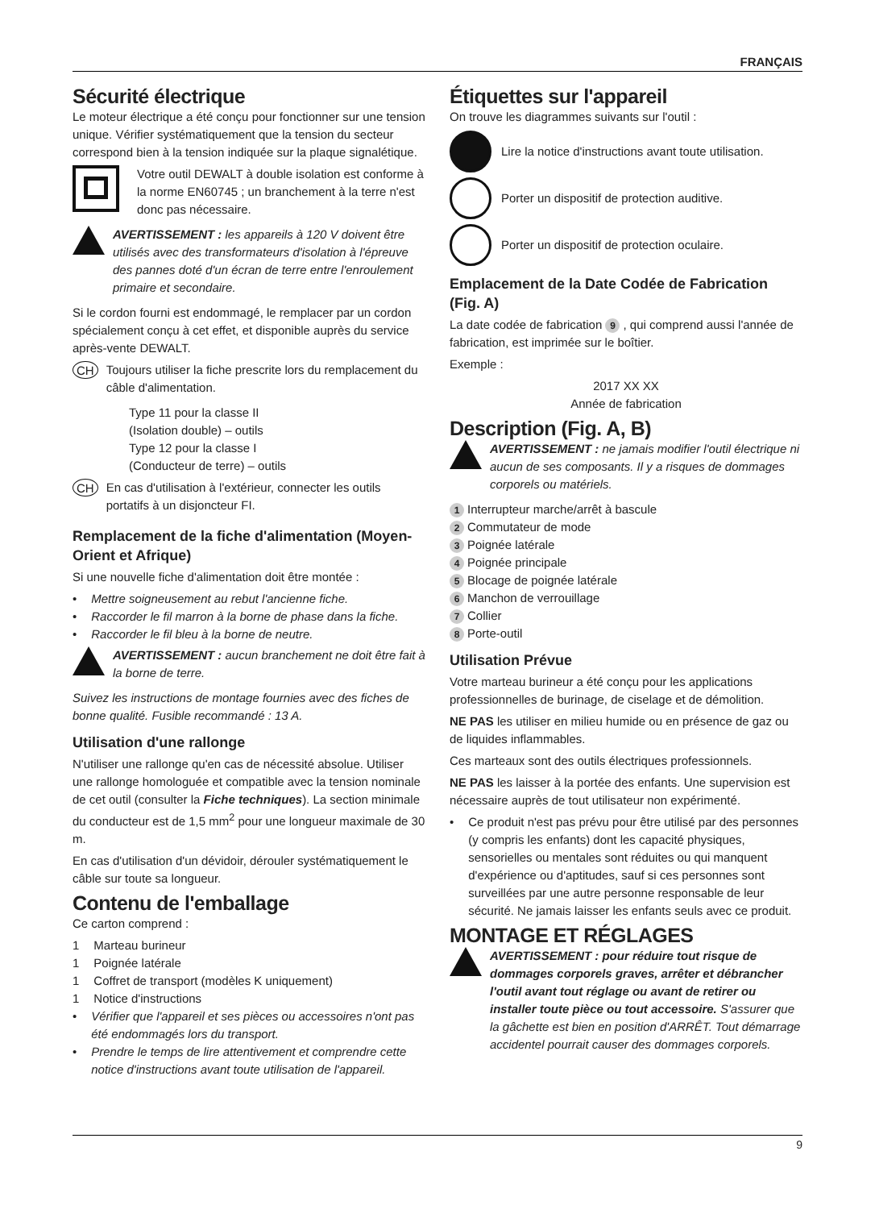FRANÇAIS
Sécurité électrique
Le moteur électrique a été conçu pour fonctionner sur une tension unique. Vérifier systématiquement que la tension du secteur correspond bien à la tension indiquée sur la plaque signalétique.
Votre outil DEWALT à double isolation est conforme à la norme EN60745 ; un branchement à la terre n'est donc pas nécessaire.
AVERTISSEMENT : les appareils à 120 V doivent être utilisés avec des transformateurs d'isolation à l'épreuve des pannes doté d'un écran de terre entre l'enroulement primaire et secondaire.
Si le cordon fourni est endommagé, le remplacer par un cordon spécialement conçu à cet effet, et disponible auprès du service après-vente DEWALT.
CH
Toujours utiliser la fiche prescrite lors du remplacement du câble d'alimentation.
Type 11 pour la classe II
(Isolation double) – outils
Type 12 pour la classe I
(Conducteur de terre) – outils
CH
En cas d'utilisation à l'extérieur, connecter les outils portatifs à un disjoncteur FI.
Remplacement de la fiche d'alimentation (Moyen-Orient et Afrique)
Si une nouvelle fiche d'alimentation doit être montée :
• Mettre soigneusement au rebut l'ancienne fiche.
• Raccorder le fil marron à la borne de phase dans la fiche.
• Raccorder le fil bleu à la borne de neutre.
AVERTISSEMENT : aucun branchement ne doit être fait à la borne de terre.
Suivez les instructions de montage fournies avec des fiches de bonne qualité. Fusible recommandé : 13 A.
Utilisation d'une rallonge
N'utiliser une rallonge qu'en cas de nécessité absolue. Utiliser une rallonge homologuée et compatible avec la tension nominale de cet outil (consulter la Fiche techniques). La section minimale du conducteur est de 1,5 mm<sup>2</sup> pour une longueur maximale de 30 m.
En cas d'utilisation d'un dévidoir, dérouler systématiquement le câble sur toute sa longueur.
Contenu de l'emballage
Ce carton comprend :
1 Marteau burineur
1 Poignée latérale
1 Coffret de transport (modèles K uniquement)
1 Notice d'instructions
• Vérifier que l'appareil et ses pièces ou accessoires n'ont pas été endommagés lors du transport.
• Prendre le temps de lire attentivement et comprendre cette notice d'instructions avant toute utilisation de l'appareil.
Étiquettes sur l'appareil
On trouve les diagrammes suivants sur l'outil :
Lire la notice d'instructions avant toute utilisation.
Porter un dispositif de protection auditive.
Porter un dispositif de protection oculaire.
Emplacement de la Date Codée de Fabrication (Fig. A)
La date codée de fabrication 9, qui comprend aussi l'année de fabrication, est imprimée sur le boîtier.
Exemple :
2017 XX XX
Année de fabrication
Description (Fig. A, B)
AVERTISSEMENT : ne jamais modifier l'outil électrique ni aucun de ses composants. Il y a risques de dommages corporels ou matériels.
1 Interrupteur marche/arrêt à bascule
2 Commutateur de mode
3 Poignée latérale
4 Poignée principale
5 Blocage de poignée latérale
6 Manchon de verrouillage
7 Collier
8 Porte-outil
Utilisation Prévue
Votre marteau burineur a été conçu pour les applications professionnelles de burinage, de ciselage et de démolition.
NE PAS les utiliser en milieu humide ou en présence de gaz ou de liquides inflammables.
Ces marteaux sont des outils électriques professionnels.
NE PAS les laisser à la portée des enfants. Une supervision est nécessaire auprès de tout utilisateur non expérimenté.
• Ce produit n'est pas prévu pour être utilisé par des personnes (y compris les enfants) dont les capacité physiques, sensorielles ou mentales sont réduites ou qui manquent d'expérience ou d'aptitudes, sauf si ces personnes sont surveillées par une autre personne responsable de leur sécurité. Ne jamais laisser les enfants seuls avec ce produit.
MONTAGE ET RÉGLAGES
AVERTISSEMENT : pour réduire tout risque de dommages corporels graves, arrêter et débrancher l'outil avant tout réglage ou avant de retirer ou installer toute pièce ou tout accessoire. S'assurer que la gâchette est bien en position d'ARRÊT. Tout démarrage accidentel pourrait causer des dommages corporels.
9